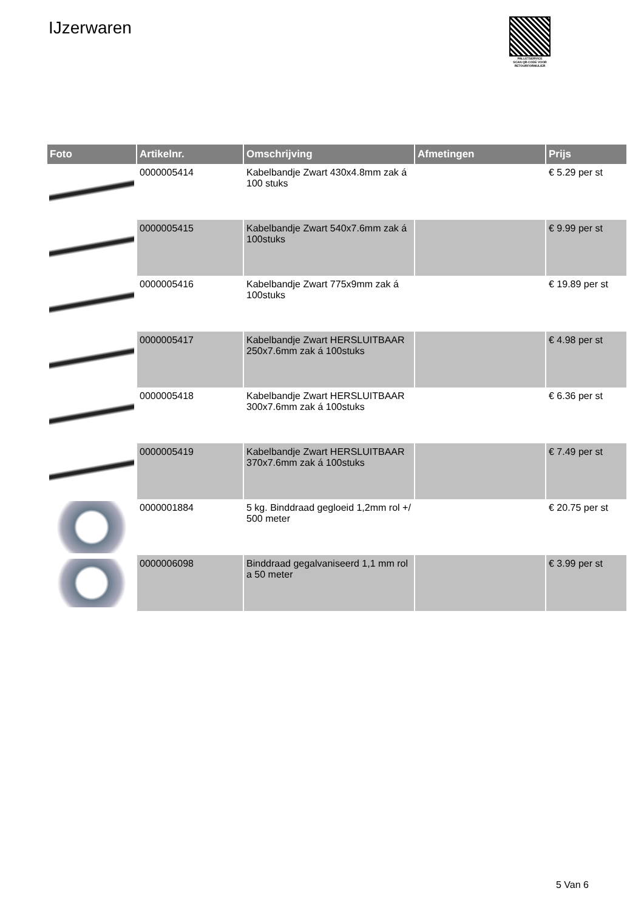IJzerwaren
PALLETSERVICE
SCAN QR-CODE VOOR
RETOURFORMULIER
| Foto | Artikelnr. | Omschrijving | Afmetingen | Prijs |
| --- | --- | --- | --- | --- |
| | 0000005414 | Kabelbandje Zwart 430x4.8mm zak á 100 stuks | | € 5.29 per st |
| | 0000005415 | Kabelbandje Zwart 540x7.6mm zak á 100stuks | | € 9.99 per st |
| | 0000005416 | Kabelbandje Zwart 775x9mm zak á 100stuks | | € 19.89 per st |
| | 0000005417 | Kabelbandje Zwart HERSLUITBAAR 250x7.6mm zak á 100stuks | | € 4.98 per st |
| | 0000005418 | Kabelbandje Zwart HERSLUITBAAR 300x7.6mm zak á 100stuks | | € 6.36 per st |
| | 0000005419 | Kabelbandje Zwart HERSLUITBAAR 370x7.6mm zak á 100stuks | | € 7.49 per st |
| | 0000001884 | 5 kg. Binddraad gegloeid 1,2mm rol +/ 500 meter | | € 20.75 per st |
| | 0000006098 | Binddraad gegalvaniseerd 1,1 mm rol a 50 meter | | € 3.99 per st |
5 Van 6